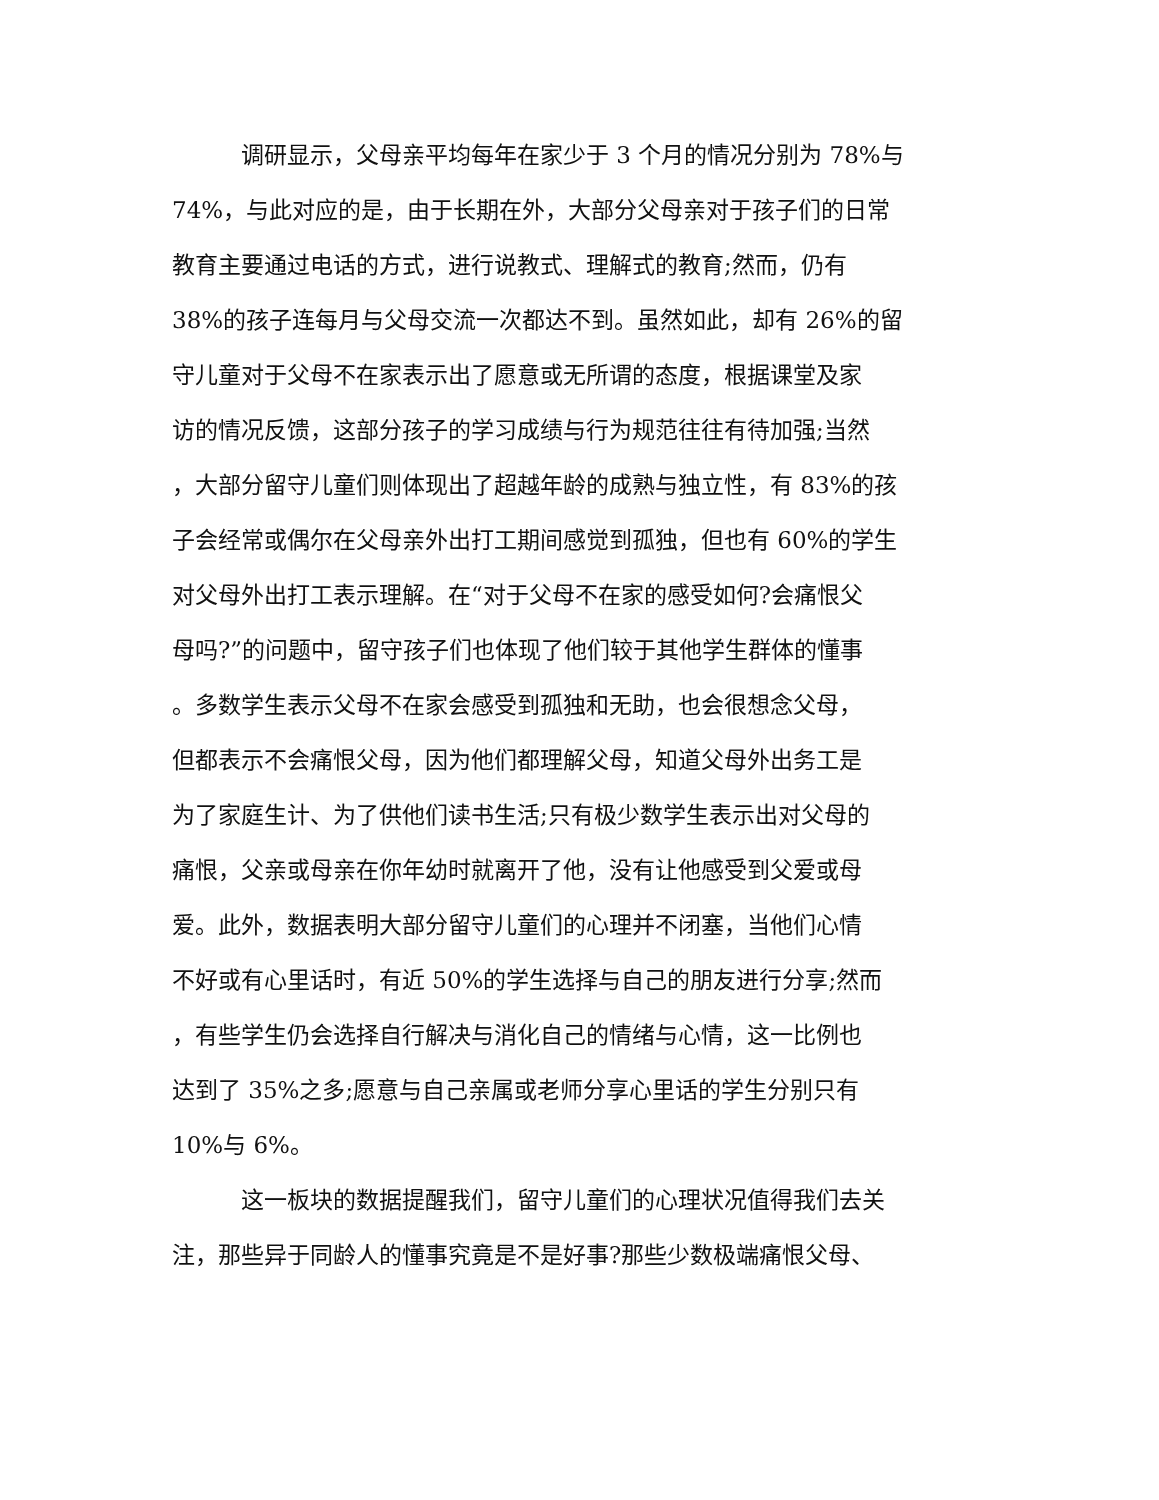调研显示，父母亲平均每年在家少于 3 个月的情况分别为 78%与
74%，与此对应的是，由于长期在外，大部分父母亲对于孩子们的日常
教育主要通过电话的方式，进行说教式、理解式的教育;然而，仍有
38%的孩子连每月与父母交流一次都达不到。虽然如此，却有 26%的留
守儿童对于父母不在家表示出了愿意或无所谓的态度，根据课堂及家
访的情况反馈，这部分孩子的学习成绩与行为规范往往有待加强;当然
，大部分留守儿童们则体现出了超越年龄的成熟与独立性，有 83%的孩
子会经常或偶尔在父母亲外出打工期间感觉到孤独，但也有 60%的学生
对父母外出打工表示理解。在“对于父母不在家的感受如何?会痛恨父
母吗?”的问题中，留守孩子们也体现了他们较于其他学生群体的懂事
。多数学生表示父母不在家会感受到孤独和无助，也会很想念父母，
但都表示不会痛恨父母，因为他们都理解父母，知道父母外出务工是
为了家庭生计、为了供他们读书生活;只有极少数学生表示出对父母的
痛恨，父亲或母亲在你年幼时就离开了他，没有让他感受到父爱或母
爱。此外，数据表明大部分留守儿童们的心理并不闭塞，当他们心情
不好或有心里话时，有近 50%的学生选择与自己的朋友进行分享;然而
，有些学生仍会选择自行解决与消化自己的情绪与心情，这一比例也
达到了 35%之多;愿意与自己亲属或老师分享心里话的学生分别只有
10%与 6%。
这一板块的数据提醒我们，留守儿童们的心理状况值得我们去关
注，那些异于同龄人的懂事究竟是不是好事?那些少数极端痛恨父母、